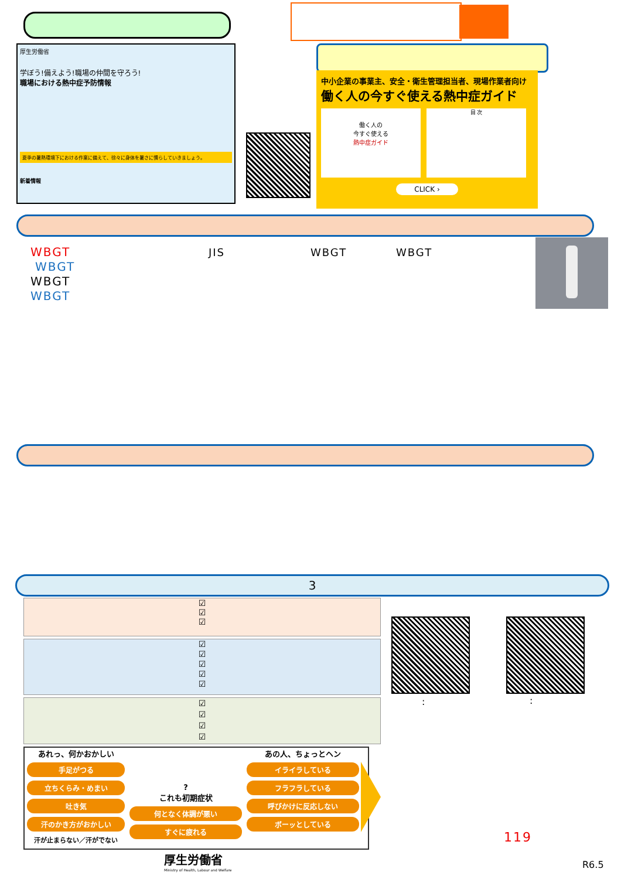厚生労働省
学ぼう!備えよう!職場の仲間を守ろう!
職場における熱中症予防情報
夏季の暑熱環境下における作業に備えて、徐々に身体を暑さに慣らしていきましょう。
新着情報
中小企業の事業主、安全・衛生管理担当者、現場作業者向け
働く人の今すぐ使える熱中症ガイド
働く人の
今すぐ使える
熱中症ガイド
目 次
CLICK ›
WBGT
WBGT
WBGT
WBGT
JIS WBGT WBGT
3
☑
☑
☑
☑
☑
☑
☑
☑
☑
☑
☑
☑
あれっ、何かおかしい
手足がつる
立ちくらみ・めまい
吐き気
汗のかき方がおかしい
汗が止まらない／汗がでない
?
これも初期症状
何となく体調が悪い
すぐに疲れる
あの人、ちょっとヘン
イライラしている
フラフラしている
呼びかけに反応しない
ボーッとしている
: :
119
厚生労働省
Ministry of Health, Labour and Welfare
R6.5